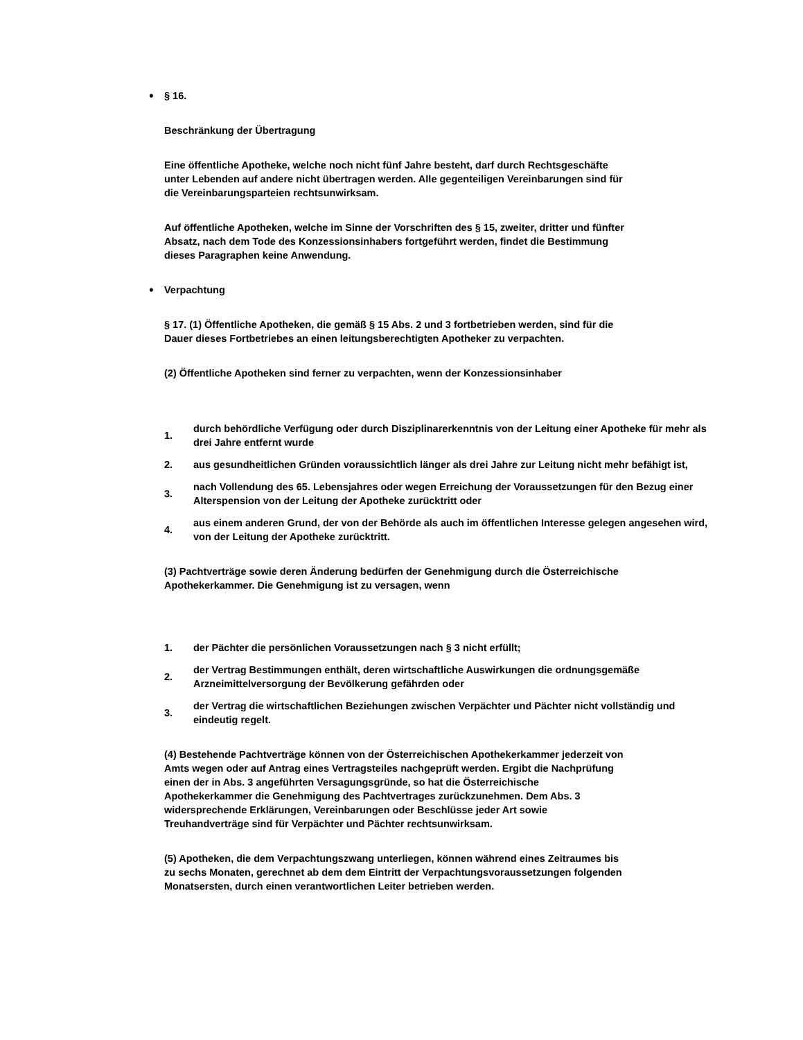•
§ 16.
Beschränkung der Übertragung
Eine öffentliche Apotheke, welche noch nicht fünf Jahre besteht, darf durch Rechtsgeschäfte
unter Lebenden auf andere nicht übertragen werden. Alle gegenteiligen Vereinbarungen sind für
die Vereinbarungsparteien rechtsunwirksam.
Auf öffentliche Apotheken, welche im Sinne der Vorschriften des § 15, zweiter, dritter und fünfter
Absatz, nach dem Tode des Konzessionsinhabers fortgeführt werden, findet die Bestimmung
dieses Paragraphen keine Anwendung.
•
Verpachtung
§ 17. (1) Öffentliche Apotheken, die gemäß § 15 Abs. 2 und 3 fortbetrieben werden, sind für die
Dauer dieses Fortbetriebes an einen leitungsberechtigten Apotheker zu verpachten.
(2) Öffentliche Apotheken sind ferner zu verpachten, wenn der Konzessionsinhaber
1.
durch behördliche Verfügung oder durch Disziplinarerkenntnis von der Leitung einer Apotheke für mehr als drei Jahre entfernt wurde
2.
aus gesundheitlichen Gründen voraussichtlich länger als drei Jahre zur Leitung nicht mehr befähigt ist,
3.
nach Vollendung des 65. Lebensjahres oder wegen Erreichung der Voraussetzungen für den Bezug einer Alterspension von der Leitung der Apotheke zurücktritt oder
4.
aus einem anderen Grund, der von der Behörde als auch im öffentlichen Interesse gelegen angesehen wird, von der Leitung der Apotheke zurücktritt.
(3) Pachtverträge sowie deren Änderung bedürfen der Genehmigung durch die Österreichische
Apothekerkammer. Die Genehmigung ist zu versagen, wenn
1.
der Pächter die persönlichen Voraussetzungen nach § 3 nicht erfüllt;
2.
der Vertrag Bestimmungen enthält, deren wirtschaftliche Auswirkungen die ordnungsgemäße Arzneimittelversorgung der Bevölkerung gefährden oder
3.
der Vertrag die wirtschaftlichen Beziehungen zwischen Verpächter und Pächter nicht vollständig und eindeutig regelt.
(4) Bestehende Pachtverträge können von der Österreichischen Apothekerkammer jederzeit von
Amts wegen oder auf Antrag eines Vertragsteiles nachgeprüft werden. Ergibt die Nachprüfung
einen der in Abs. 3 angeführten Versagungsgründe, so hat die Österreichische
Apothekerkammer die Genehmigung des Pachtvertrages zurückzunehmen. Dem Abs. 3
widersprechende Erklärungen, Vereinbarungen oder Beschlüsse jeder Art sowie
Treuhandverträge sind für Verpächter und Pächter rechtsunwirksam.
(5) Apotheken, die dem Verpachtungszwang unterliegen, können während eines Zeitraumes bis
zu sechs Monaten, gerechnet ab dem dem Eintritt der Verpachtungsvoraussetzungen folgenden
Monatsersten, durch einen verantwortlichen Leiter betrieben werden.